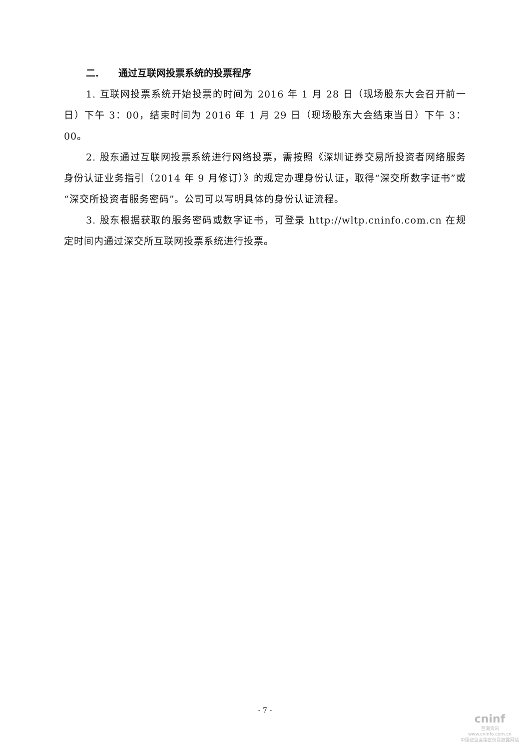二. 通过互联网投票系统的投票程序
1. 互联网投票系统开始投票的时间为 2016 年 1 月 28 日（现场股东大会召开前一日）下午 3：00，结束时间为 2016 年 1 月 29 日（现场股东大会结束当日）下午 3：00。
2. 股东通过互联网投票系统进行网络投票，需按照《深圳证券交易所投资者网络服务身份认证业务指引（2014 年 9 月修订）》的规定办理身份认证，取得“深交所数字证书”或“深交所投资者服务密码”。公司可以写明具体的身份认证流程。
3. 股东根据获取的服务密码或数字证书，可登录 http://wltp.cninfo.com.cn 在规定时间内通过深交所互联网投票系统进行投票。
- 7 -
cninf
巨潮资讯
www.cninfo.com.cn
中国证监会指定信息披露网站